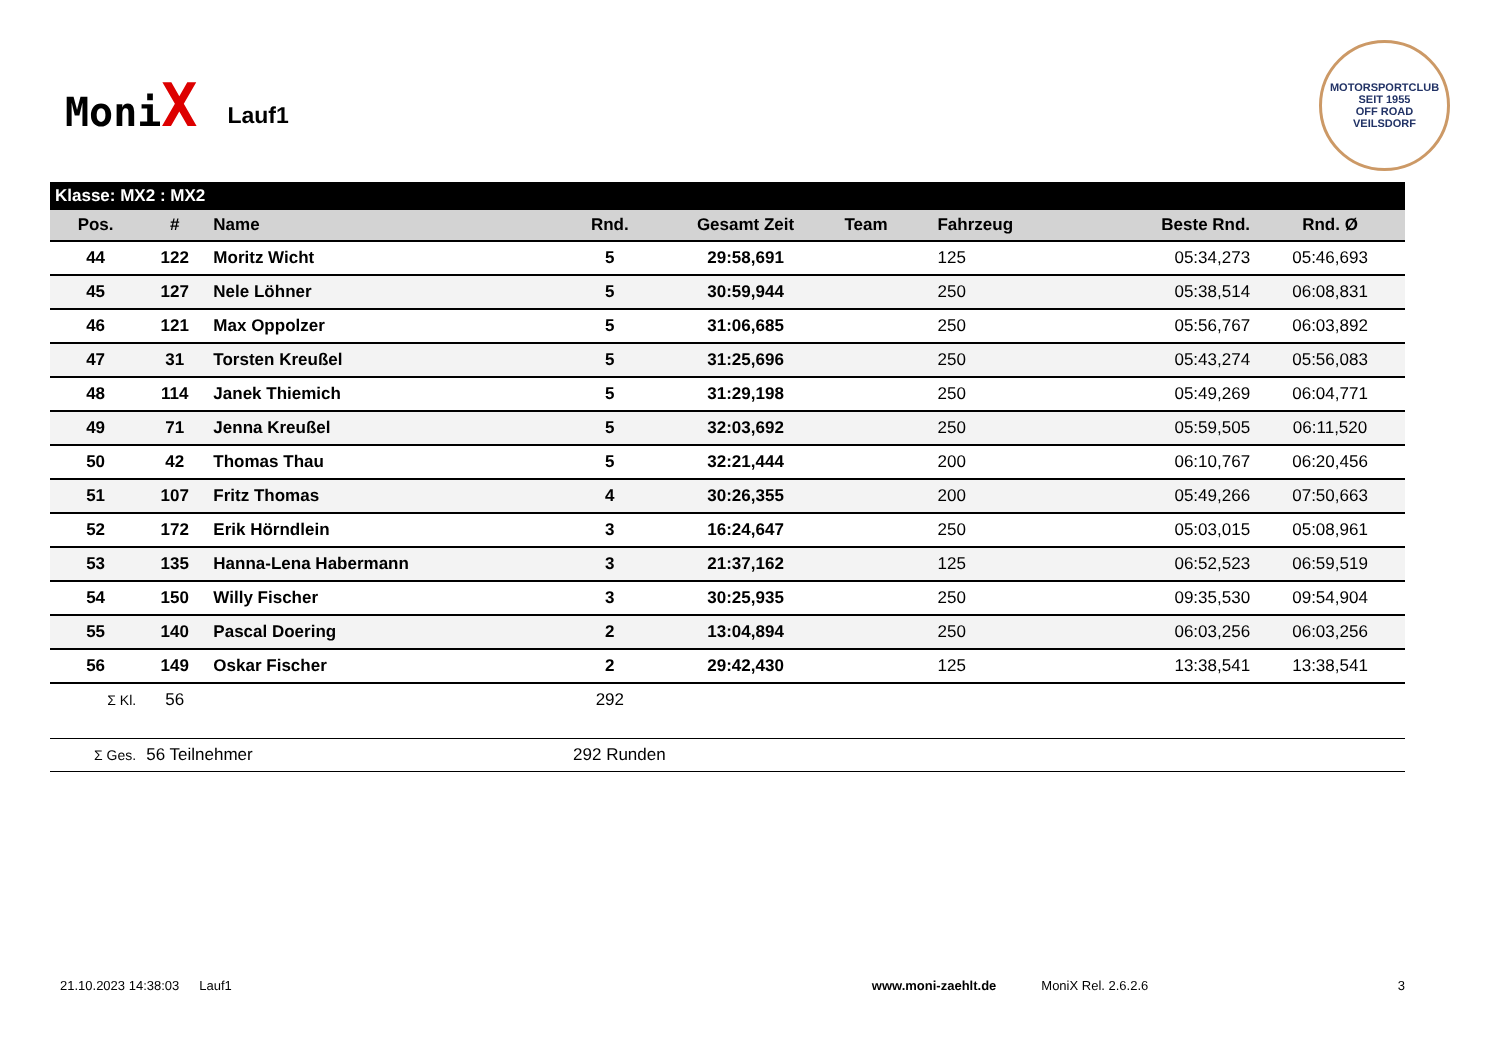MoniX
Lauf1
MOTORSPORTCLUB
SEIT 1955
OFF ROAD
VEILSDORF
| Klasse: MX2 : MX2 | | | | | | | | |
| Pos. | # | Name | Rnd. | Gesamt Zeit | Team | Fahrzeug | Beste Rnd. | Rnd. Ø |
| 44 | 122 | Moritz Wicht | 5 | 29:58,691 | | 125 | 05:34,273 | 05:46,693 |
| 45 | 127 | Nele Löhner | 5 | 30:59,944 | | 250 | 05:38,514 | 06:08,831 |
| 46 | 121 | Max Oppolzer | 5 | 31:06,685 | | 250 | 05:56,767 | 06:03,892 |
| 47 | 31 | Torsten Kreußel | 5 | 31:25,696 | | 250 | 05:43,274 | 05:56,083 |
| 48 | 114 | Janek Thiemich | 5 | 31:29,198 | | 250 | 05:49,269 | 06:04,771 |
| 49 | 71 | Jenna Kreußel | 5 | 32:03,692 | | 250 | 05:59,505 | 06:11,520 |
| 50 | 42 | Thomas Thau | 5 | 32:21,444 | | 200 | 06:10,767 | 06:20,456 |
| 51 | 107 | Fritz Thomas | 4 | 30:26,355 | | 200 | 05:49,266 | 07:50,663 |
| 52 | 172 | Erik Hörndlein | 3 | 16:24,647 | | 250 | 05:03,015 | 05:08,961 |
| 53 | 135 | Hanna-Lena Habermann | 3 | 21:37,162 | | 125 | 06:52,523 | 06:59,519 |
| 54 | 150 | Willy Fischer | 3 | 30:25,935 | | 250 | 09:35,530 | 09:54,904 |
| 55 | 140 | Pascal Doering | 2 | 13:04,894 | | 250 | 06:03,256 | 06:03,256 |
| 56 | 149 | Oskar Fischer | 2 | 29:42,430 | | 125 | 13:38,541 | 13:38,541 |
| Σ Kl. | 56 | | 292 | | | | | |
| Σ Ges. | 56 Teilnehmer | | 292 Runden | | | | | |
21.10.2023 14:38:03 Lauf1 www.moni-zaehlt.de MoniX Rel. 2.6.2.6 3